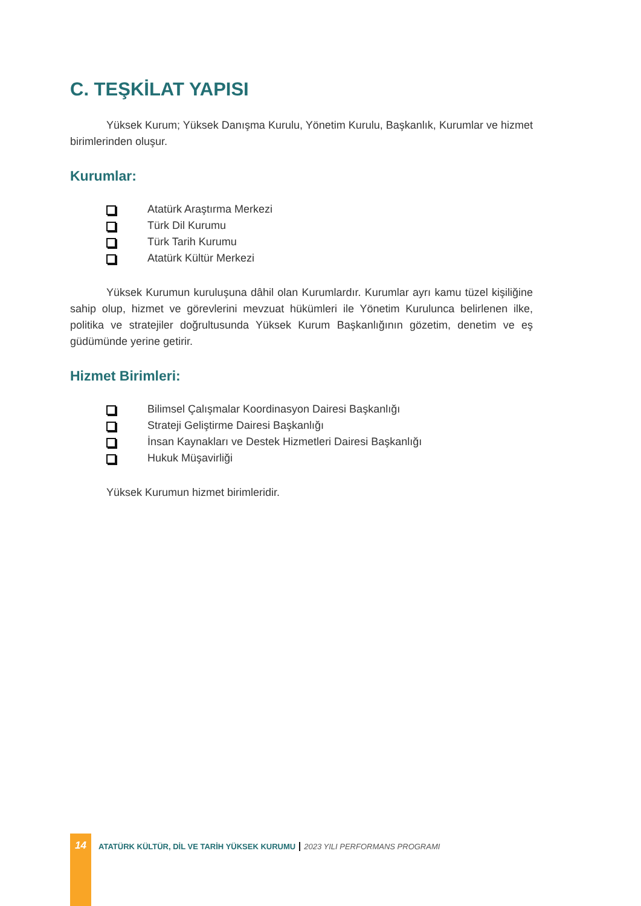C. TEŞKİLAT YAPISI
Yüksek Kurum; Yüksek Danışma Kurulu, Yönetim Kurulu, Başkanlık, Kurumlar ve hizmet birimlerinden oluşur.
Kurumlar:
Atatürk Araştırma Merkezi
Türk Dil Kurumu
Türk Tarih Kurumu
Atatürk Kültür Merkezi
Yüksek Kurumun kuruluşuna dâhil olan Kurumlardır. Kurumlar ayrı kamu tüzel kişiliğine sahip olup, hizmet ve görevlerini mevzuat hükümleri ile Yönetim Kurulunca belirlenen ilke, politika ve stratejiler doğrultusunda Yüksek Kurum Başkanlığının gözetim, denetim ve eş güdümünde yerine getirir.
Hizmet Birimleri:
Bilimsel Çalışmalar Koordinasyon Dairesi Başkanlığı
Strateji Geliştirme Dairesi Başkanlığı
İnsan Kaynakları ve Destek Hizmetleri Dairesi Başkanlığı
Hukuk Müşavirliği
Yüksek Kurumun hizmet birimleridir.
14
ATATÜRK KÜLTÜR, DİL VE TARİH YÜKSEK KURUMU
2023 YILI PERFORMANS PROGRAMI